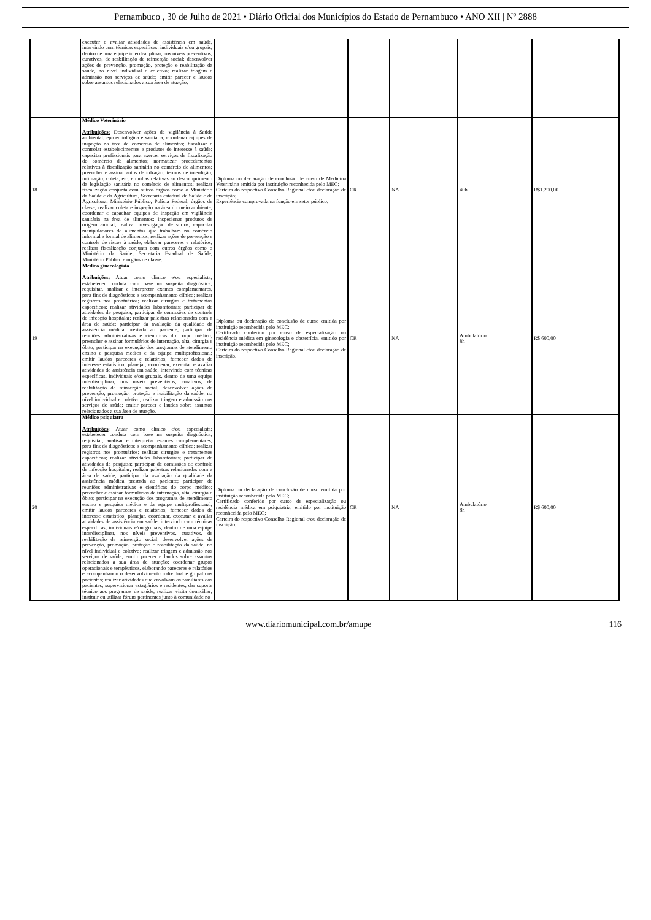Pernambuco , 30 de Julho de 2021 • Diário Oficial dos Municípios do Estado de Pernambuco • ANO XII | Nº 2888
| | executar e avaliar atividades de assistência em saúde, intervindo com técnicas específicas, individuais e/ou grupais, dentro de uma equipe interdisciplinar, nos níveis preventivos, curativos, de reabilitação de reinserção social; desenvolver ações de prevenção, promoção, proteção e reabilitação da saúde, no nível individual e coletivo; realizar triagem e admissão nos serviços de saúde; emitir parecer e laudos sobre assuntos relacionados a sua área de atuação. | | | | | |
| 18 | Médico Veterinário Atribuições: Desenvolver ações de vigilância à Saúde ambiental; epidemiológica e sanitária, coordenar equipes de inspeção na área de comércio de alimentos; fiscalizar e controlar estabelecimentos e produtos de interesse à saúde; capacitar profissionais para exercer serviços de fiscalização do comércio de alimentos; normatizar procedimentos relativos à fiscalização sanitária no comércio de alimentos; preencher e assinar autos de infração, termos de interdição, intimação, coleta, etc. e multas relativas ao descumprimento da legislação sanitária no comércio de alimentos; realizar fiscalização conjunta com outros órgãos como o Ministério da Saúde e da Agricultura, Secretaria estadual de Saúde e de Agricultura, Ministério Público, Polícia Federal, órgãos de classe; realizar coleta e inspeção na área do meio ambiente; coordenar e capacitar equipes de inspeção em vigilância sanitária na área de alimentos; inspecionar produtos de origem animal; realizar investigação de surtos; capacitar manipuladores de alimentos que trabalham no comércio informal e formal de alimentos; realizar ações de prevenção e controle de riscos à saúde; elaborar pareceres e relatórios; realizar fiscalização conjunta com outros órgãos como o Ministério da Saúde; Secretaria Estadual de Saúde, Ministério Público e órgãos de classe. | Diploma ou declaração de conclusão de curso de Medicina Veterinária emitida por instituição reconhecida pelo MEC; Carteira do respectivo Conselho Regional e/ou declaração de inscrição; Experiência comprovada na função em setor público. | CR | NA | 40h | R$1.200,00 |
| 19 | Médico ginecologista Atribuições: Atuar como clínico e/ou especialista; estabelecer conduta com base na suspeita diagnóstica; requisitar, analisar e interpretar exames complementares, para fins de diagnósticos e acompanhamento clínico; realizar registros nos prontuários; realizar cirurgias e tratamentos específicos; realizar atividades laboratoriais; participar de atividades de pesquisa; participar de comissões de controle de infecção hospitalar; realizar palestras relacionadas com a área de saúde; participar da avaliação da qualidade da assistência médica prestada ao paciente; participar de reuniões administrativas e científicas do corpo médico; preencher e assinar formulários de internação, alta, cirurgia e óbito; participar na execução dos programas de atendimento ensino e pesquisa médica e da equipe multiprofissional; emitir laudos pareceres e relatórios; fornecer dados de interesse estatístico; planejar, coordenar, executar e avaliar atividades de assistência em saúde, intervindo com técnicas específicas, individuais e/ou grupais, dentro de uma equipe interdisciplinar, nos níveis preventivos, curativos, de reabilitação de reinserção social; desenvolver ações de prevenção, promoção, proteção e reabilitação da saúde, no nível individual e coletivo; realizar triagem e admissão nos serviços de saúde; emitir parecer e laudos sobre assuntos relacionados a sua área de atuação. | Diploma ou declaração de conclusão de curso emitida por instituição reconhecida pelo MEC; Certificado conferido por curso de especialização ou residência médica em ginecologia e obstetrícia, emitido por instituição reconhecida pelo MEC; Carteira do respectivo Conselho Regional e/ou declaração de inscrição. | CR | NA | Ambulatório 8h | R$ 600,00 |
| 20 | Médico psiquiatra Atribuições : Atuar como clínico e/ou especialista; estabelecer conduta com base na suspeita diagnóstica; requisitar, analisar e interpretar exames complementares, para fins de diagnósticos e acompanhamento clínico; realizar registros nos prontuários; realizar cirurgias e tratamentos específicos; realizar atividades laboratoriais; participar de atividades de pesquisa; participar de comissões de controle de infecção hospitalar; realizar palestras relacionadas com a área de saúde; participar da avaliação da qualidade da assistência médica prestada ao paciente; participar de reuniões administrativas e científicas do corpo médico; preencher e assinar formulários de internação, alta, cirurgia e óbito; participar na execução dos programas de atendimento ensino e pesquisa médica e da equipe multiprofissional; emitir laudos pareceres e relatórios; fornecer dados de interesse estatístico; planejar, coordenar, executar e avaliar atividades de assistência em saúde, intervindo com técnicas específicas, individuais e/ou grupais, dentro de uma equipe interdisciplinar, nos níveis preventivos, curativos, de reabilitação de reinserção social; desenvolver ações de prevenção, promoção, proteção e reabilitação da saúde, no nível individual e coletivo; realizar triagem e admissão nos serviços de saúde; emitir parecer e laudos sobre assuntos relacionados a sua área de atuação; coordenar grupos operacionais e terapêuticos, elaborando pareceres e relatórios e acompanhando o desenvolvimento individual e grupal dos pacientes; realizar atividades que envolvam os familiares dos pacientes; supervisionar estagiários e residentes; dar suporte técnico aos programas de saúde; realizar visita domiciliar; instituir ou utilizar fóruns pertinentes junto à comunidade no | Diploma ou declaração de conclusão de curso emitida por instituição reconhecida pelo MEC; Certificado conferido por curso de especialização ou residência médica em psiquiatria, emitido por instituição reconhecida pelo MEC; Carteira do respectivo Conselho Regional e/ou declaração de inscrição. | CR | NA | Ambulatório 8h | R$ 600,00 |
www.diariomunicipal.com.br/amupe 116